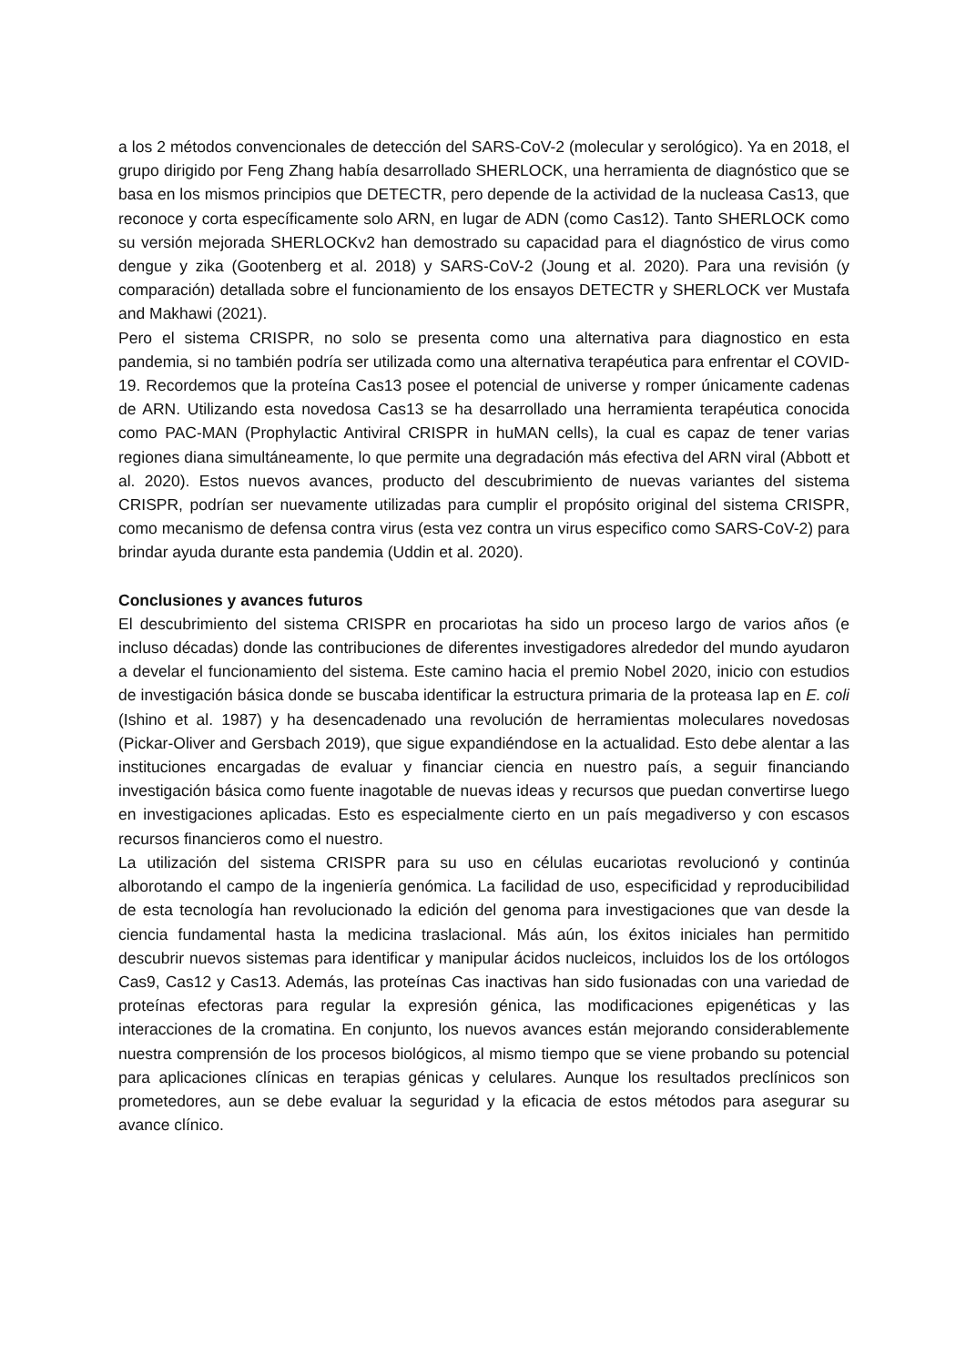a los 2 métodos convencionales de detección del SARS-CoV-2 (molecular y serológico). Ya en 2018, el grupo dirigido por Feng Zhang había desarrollado SHERLOCK, una herramienta de diagnóstico que se basa en los mismos principios que DETECTR, pero depende de la actividad de la nucleasa Cas13, que reconoce y corta específicamente solo ARN, en lugar de ADN (como Cas12). Tanto SHERLOCK como su versión mejorada SHERLOCKv2 han demostrado su capacidad para el diagnóstico de virus como dengue y zika (Gootenberg et al. 2018) y SARS-CoV-2 (Joung et al. 2020). Para una revisión (y comparación) detallada sobre el funcionamiento de los ensayos DETECTR y SHERLOCK ver Mustafa and Makhawi (2021).
Pero el sistema CRISPR, no solo se presenta como una alternativa para diagnostico en esta pandemia, si no también podría ser utilizada como una alternativa terapéutica para enfrentar el COVID-19. Recordemos que la proteína Cas13 posee el potencial de universe y romper únicamente cadenas de ARN. Utilizando esta novedosa Cas13 se ha desarrollado una herramienta terapéutica conocida como PAC-MAN (Prophylactic Antiviral CRISPR in huMAN cells), la cual es capaz de tener varias regiones diana simultáneamente, lo que permite una degradación más efectiva del ARN viral (Abbott et al. 2020). Estos nuevos avances, producto del descubrimiento de nuevas variantes del sistema CRISPR, podrían ser nuevamente utilizadas para cumplir el propósito original del sistema CRISPR, como mecanismo de defensa contra virus (esta vez contra un virus especifico como SARS-CoV-2) para brindar ayuda durante esta pandemia (Uddin et al. 2020).
Conclusiones y avances futuros
El descubrimiento del sistema CRISPR en procariotas ha sido un proceso largo de varios años (e incluso décadas) donde las contribuciones de diferentes investigadores alrededor del mundo ayudaron a develar el funcionamiento del sistema. Este camino hacia el premio Nobel 2020, inicio con estudios de investigación básica donde se buscaba identificar la estructura primaria de la proteasa Iap en E. coli (Ishino et al. 1987) y ha desencadenado una revolución de herramientas moleculares novedosas (Pickar-Oliver and Gersbach 2019), que sigue expandiéndose en la actualidad. Esto debe alentar a las instituciones encargadas de evaluar y financiar ciencia en nuestro país, a seguir financiando investigación básica como fuente inagotable de nuevas ideas y recursos que puedan convertirse luego en investigaciones aplicadas. Esto es especialmente cierto en un país megadiverso y con escasos recursos financieros como el nuestro.
La utilización del sistema CRISPR para su uso en células eucariotas revolucionó y continúa alborotando el campo de la ingeniería genómica. La facilidad de uso, especificidad y reproducibilidad de esta tecnología han revolucionado la edición del genoma para investigaciones que van desde la ciencia fundamental hasta la medicina traslacional. Más aún, los éxitos iniciales han permitido descubrir nuevos sistemas para identificar y manipular ácidos nucleicos, incluidos los de los ortólogos Cas9, Cas12 y Cas13. Además, las proteínas Cas inactivas han sido fusionadas con una variedad de proteínas efectoras para regular la expresión génica, las modificaciones epigenéticas y las interacciones de la cromatina. En conjunto, los nuevos avances están mejorando considerablemente nuestra comprensión de los procesos biológicos, al mismo tiempo que se viene probando su potencial para aplicaciones clínicas en terapias génicas y celulares. Aunque los resultados preclínicos son prometedores, aun se debe evaluar la seguridad y la eficacia de estos métodos para asegurar su avance clínico.